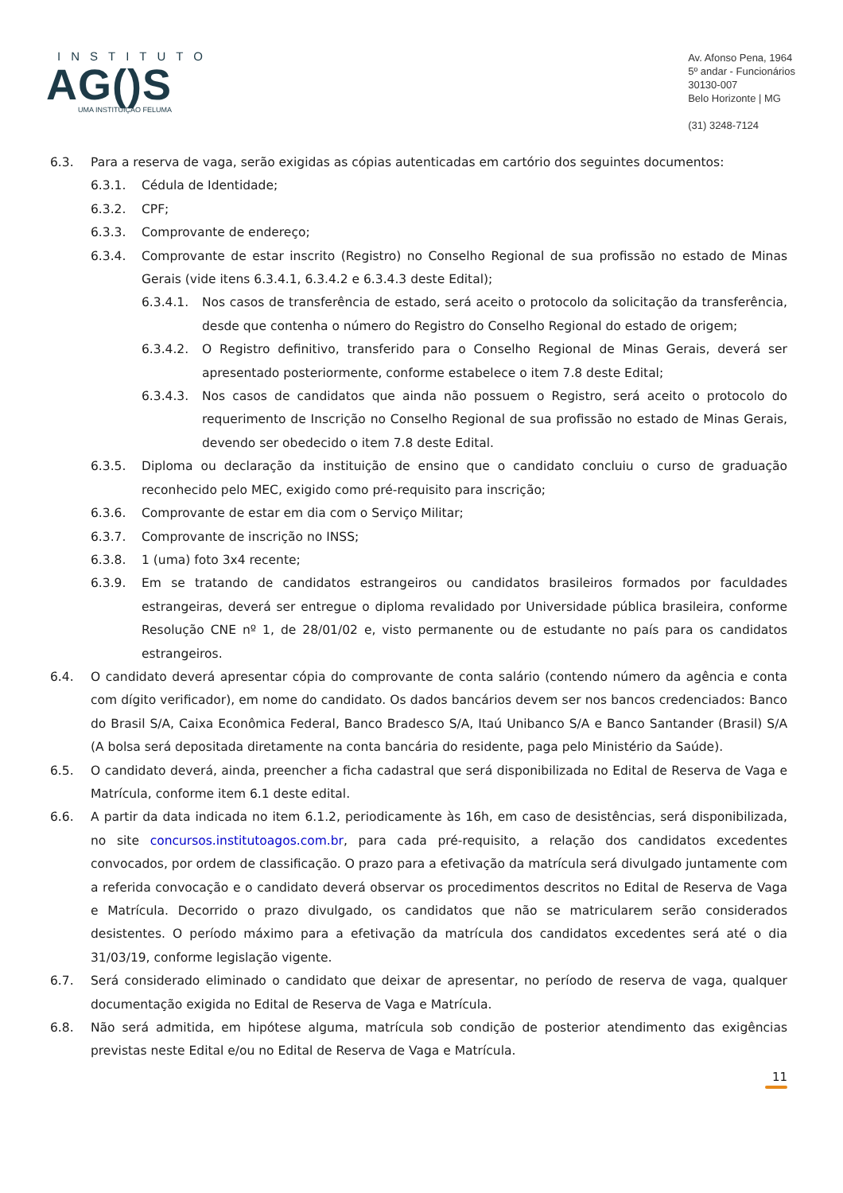INSTITUTO
AG()S
UMA INSTITUIÇÃO FELUMA
Av. Afonso Pena, 1964
5º andar - Funcionários
30130-007
Belo Horizonte | MG
(31) 3248-7124
6.3. Para a reserva de vaga, serão exigidas as cópias autenticadas em cartório dos seguintes documentos:
6.3.1. Cédula de Identidade;
6.3.2. CPF;
6.3.3. Comprovante de endereço;
6.3.4. Comprovante de estar inscrito (Registro) no Conselho Regional de sua profissão no estado de Minas Gerais (vide itens 6.3.4.1, 6.3.4.2 e 6.3.4.3 deste Edital);
6.3.4.1. Nos casos de transferência de estado, será aceito o protocolo da solicitação da transferência, desde que contenha o número do Registro do Conselho Regional do estado de origem;
6.3.4.2. O Registro definitivo, transferido para o Conselho Regional de Minas Gerais, deverá ser apresentado posteriormente, conforme estabelece o item 7.8 deste Edital;
6.3.4.3. Nos casos de candidatos que ainda não possuem o Registro, será aceito o protocolo do requerimento de Inscrição no Conselho Regional de sua profissão no estado de Minas Gerais, devendo ser obedecido o item 7.8 deste Edital.
6.3.5. Diploma ou declaração da instituição de ensino que o candidato concluiu o curso de graduação reconhecido pelo MEC, exigido como pré-requisito para inscrição;
6.3.6. Comprovante de estar em dia com o Serviço Militar;
6.3.7. Comprovante de inscrição no INSS;
6.3.8. 1 (uma) foto 3x4 recente;
6.3.9. Em se tratando de candidatos estrangeiros ou candidatos brasileiros formados por faculdades estrangeiras, deverá ser entregue o diploma revalidado por Universidade pública brasileira, conforme Resolução CNE nº 1, de 28/01/02 e, visto permanente ou de estudante no país para os candidatos estrangeiros.
6.4. O candidato deverá apresentar cópia do comprovante de conta salário (contendo número da agência e conta com dígito verificador), em nome do candidato. Os dados bancários devem ser nos bancos credenciados: Banco do Brasil S/A, Caixa Econômica Federal, Banco Bradesco S/A, Itaú Unibanco S/A e Banco Santander (Brasil) S/A (A bolsa será depositada diretamente na conta bancária do residente, paga pelo Ministério da Saúde).
6.5. O candidato deverá, ainda, preencher a ficha cadastral que será disponibilizada no Edital de Reserva de Vaga e Matrícula, conforme item 6.1 deste edital.
6.6. A partir da data indicada no item 6.1.2, periodicamente às 16h, em caso de desistências, será disponibilizada, no site concursos.institutoagos.com.br, para cada pré-requisito, a relação dos candidatos excedentes convocados, por ordem de classificação. O prazo para a efetivação da matrícula será divulgado juntamente com a referida convocação e o candidato deverá observar os procedimentos descritos no Edital de Reserva de Vaga e Matrícula. Decorrido o prazo divulgado, os candidatos que não se matricularem serão considerados desistentes. O período máximo para a efetivação da matrícula dos candidatos excedentes será até o dia 31/03/19, conforme legislação vigente.
6.7. Será considerado eliminado o candidato que deixar de apresentar, no período de reserva de vaga, qualquer documentação exigida no Edital de Reserva de Vaga e Matrícula.
6.8. Não será admitida, em hipótese alguma, matrícula sob condição de posterior atendimento das exigências previstas neste Edital e/ou no Edital de Reserva de Vaga e Matrícula.
11